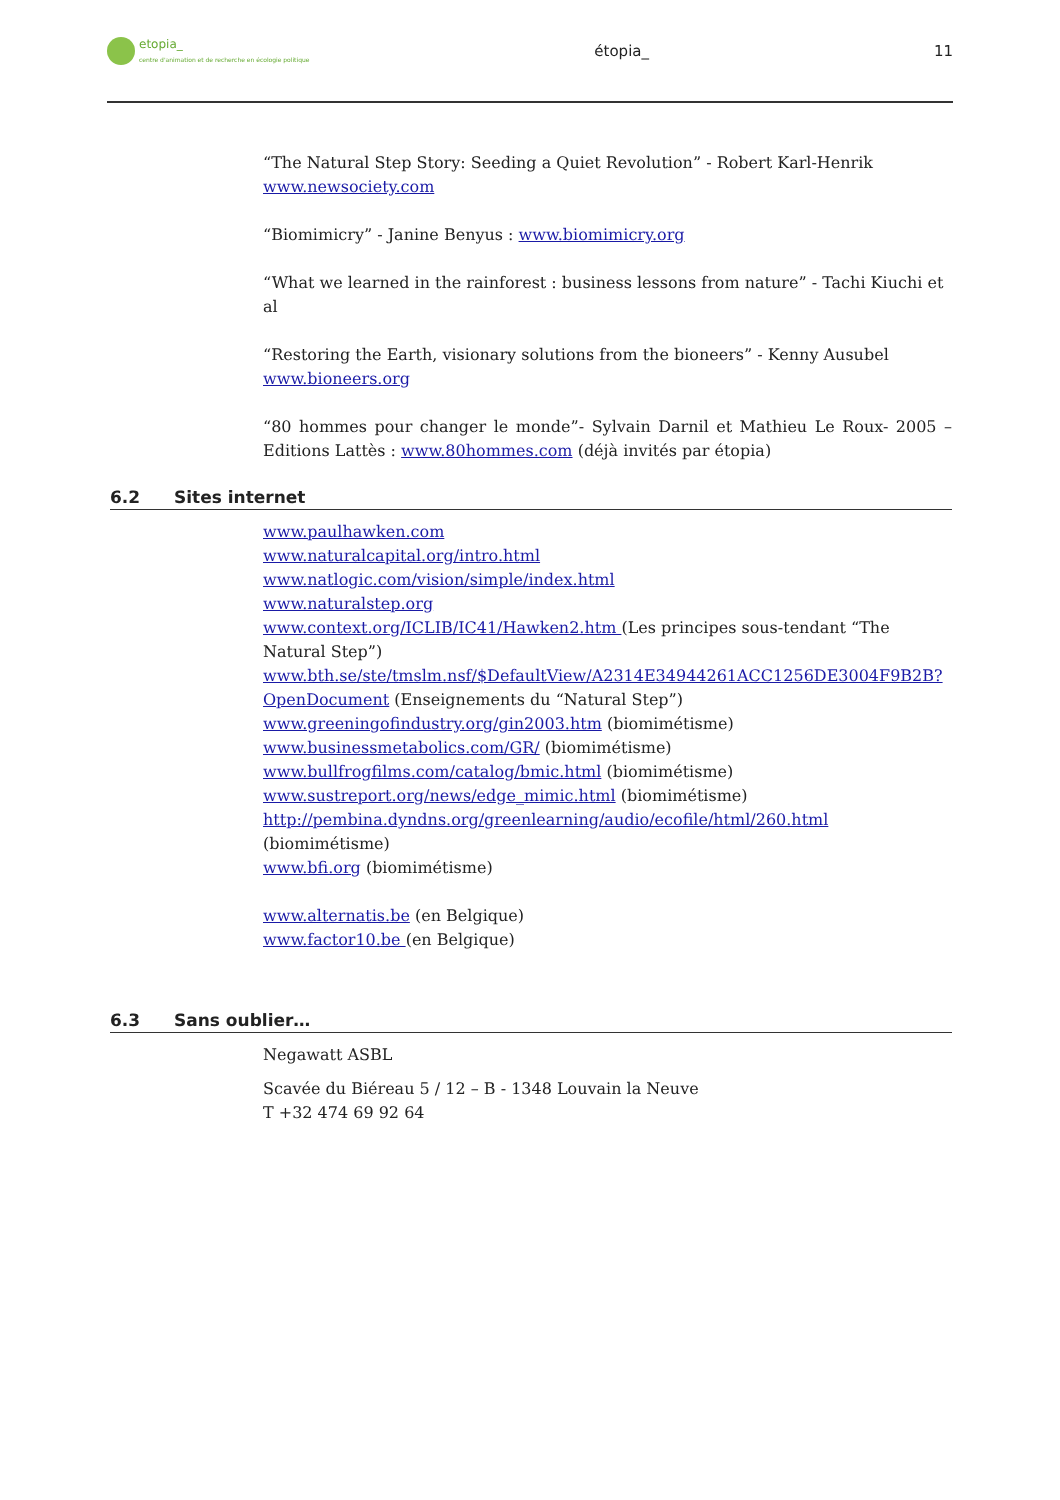etopia_
centre d'animation et de recherche en écologie politique
étopia_ 11
“The Natural Step Story: Seeding a Quiet Revolution” - Robert Karl-Henrik
www.newsociety.com
“Biomimicry” - Janine Benyus : www.biomimicry.org
“What we learned in the rainforest : business lessons from nature” - Tachi Kiuchi et al
“Restoring the Earth, visionary solutions from the bioneers” - Kenny Ausubel
www.bioneers.org
“80 hommes pour changer le monde”- Sylvain Darnil et Mathieu Le Roux- 2005 – Editions Lattès : www.80hommes.com (déjà invités par étopia)
6.2 Sites internet
www.paulhawken.com
www.naturalcapital.org/intro.html
www.natlogic.com/vision/simple/index.html
www.naturalstep.org
www.context.org/ICLIB/IC41/Hawken2.htm (Les principes sous-tendant “The Natural Step”)
www.bth.se/ste/tmslm.nsf/$DefaultView/A2314E34944261ACC1256DE3004F9B2B?OpenDocument (Enseignements du “Natural Step”)
www.greeningofindustry.org/gin2003.htm (biomimétisme)
www.businessmetabolics.com/GR/ (biomimétisme)
www.bullfrogfilms.com/catalog/bmic.html (biomimétisme)
www.sustreport.org/news/edge_mimic.html (biomimétisme)
http://pembina.dyndns.org/greenlearning/audio/ecofile/html/260.html (biomimétisme)
www.bfi.org (biomimétisme)
www.alternatis.be (en Belgique)
www.factor10.be (en Belgique)
6.3 Sans oublier…
Negawatt ASBL
Scavée du Biéreau 5 / 12 – B - 1348 Louvain la Neuve
T +32 474 69 92 64